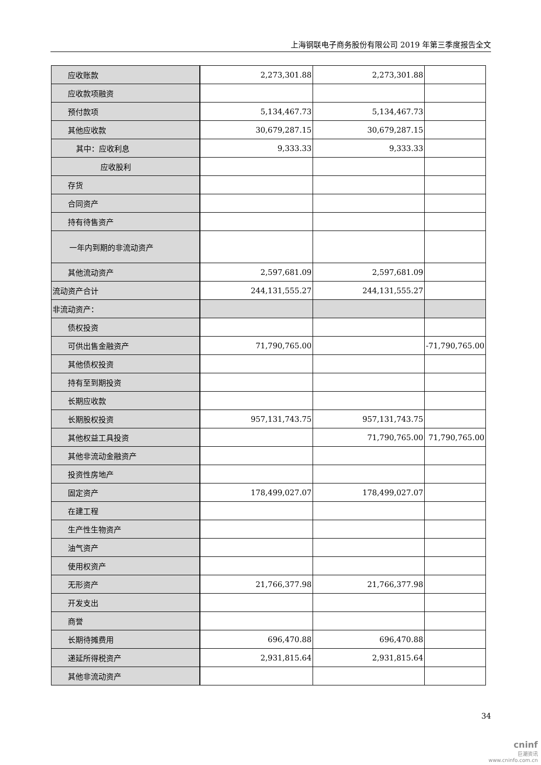上海钢联电子商务股份有限公司 2019 年第三季度报告全文
| 应收账款 | 2,273,301.88 | 2,273,301.88 | |
| 应收款项融资 | | | |
| 预付款项 | 5,134,467.73 | 5,134,467.73 | |
| 其他应收款 | 30,679,287.15 | 30,679,287.15 | |
| 其中：应收利息 | 9,333.33 | 9,333.33 | |
| 应收股利 | | | |
| 存货 | | | |
| 合同资产 | | | |
| 持有待售资产 | | | |
| 一年内到期的非流动资产 | | | |
| 其他流动资产 | 2,597,681.09 | 2,597,681.09 | |
| 流动资产合计 | 244,131,555.27 | 244,131,555.27 | |
| 非流动资产： | | | |
| 债权投资 | | | |
| 可供出售金融资产 | 71,790,765.00 | | -71,790,765.00 |
| 其他债权投资 | | | |
| 持有至到期投资 | | | |
| 长期应收款 | | | |
| 长期股权投资 | 957,131,743.75 | 957,131,743.75 | |
| 其他权益工具投资 | | 71,790,765.00 | 71,790,765.00 |
| 其他非流动金融资产 | | | |
| 投资性房地产 | | | |
| 固定资产 | 178,499,027.07 | 178,499,027.07 | |
| 在建工程 | | | |
| 生产性生物资产 | | | |
| 油气资产 | | | |
| 使用权资产 | | | |
| 无形资产 | 21,766,377.98 | 21,766,377.98 | |
| 开发支出 | | | |
| 商誉 | | | |
| 长期待摊费用 | 696,470.88 | 696,470.88 | |
| 递延所得税资产 | 2,931,815.64 | 2,931,815.64 | |
| 其他非流动资产 | | | |
34
cninf
巨潮资讯
www.cninfo.com.cn